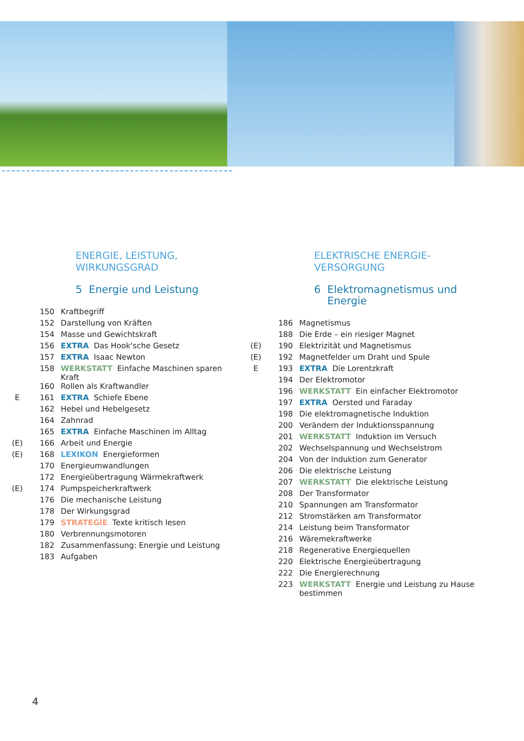ENERGIE, LEISTUNG,
WIRKUNGSGRAD
5 Energie und Leistung
| | 150 | Kraftbegriff |
| | 152 | Darstellung von Kräften |
| | 154 | Masse und Gewichtskraft |
| | 156 | EXTRA Das Hook‘sche Gesetz |
| | 157 | EXTRA Isaac Newton |
| | 158 | WERKSTATT Einfache Maschinen sparen Kraft |
| | 160 | Rollen als Kraftwandler |
| E | 161 | EXTRA Schiefe Ebene |
| | 162 | Hebel und Hebelgesetz |
| | 164 | Zahnrad |
| | 165 | EXTRA Einfache Maschinen im Alltag |
| (E) | 166 | Arbeit und Energie |
| (E) | 168 | LEXIKON Energieformen |
| | 170 | Energieumwandlungen |
| | 172 | Energieübertragung Wärmekraftwerk |
| (E) | 174 | Pumpspeicherkraftwerk |
| | 176 | Die mechanische Leistung |
| | 178 | Der Wirkungsgrad |
| | 179 | STRATEGIE Texte kritisch lesen |
| | 180 | Verbrennungsmotoren |
| | 182 | Zusammenfassung: Energie und Leistung |
| | 183 | Aufgaben |
ELEKTRISCHE ENERGIE-
VERSORGUNG
6 Elektromagnetismus und
Energie
| | 186 | Magnetismus |
| | 188 | Die Erde – ein riesiger Magnet |
| (E) | 190 | Elektrizität und Magnetismus |
| (E) | 192 | Magnetfelder um Draht und Spule |
| E | 193 | EXTRA Die Lorentzkraft |
| | 194 | Der Elektromotor |
| | 196 | WERKSTATT Ein einfacher Elektromotor |
| | 197 | EXTRA Oersted und Faraday |
| | 198 | Die elektromagnetische Induktion |
| | 200 | Verändern der Induktionsspannung |
| | 201 | WERKSTATT Induktion im Versuch |
| | 202 | Wechselspannung und Wechselstrom |
| | 204 | Von der Induktion zum Generator |
| | 206 | Die elektrische Leistung |
| | 207 | WERKSTATT Die elektrische Leistung |
| | 208 | Der Transformator |
| | 210 | Spannungen am Transformator |
| | 212 | Stromstärken am Transformator |
| | 214 | Leistung beim Transformator |
| | 216 | Wäremekraftwerke |
| | 218 | Regenerative Energiequellen |
| | 220 | Elektrische Energieübertragung |
| | 222 | Die Energierechnung |
| | 223 | WERKSTATT Energie und Leistung zu Hause bestimmen |
4